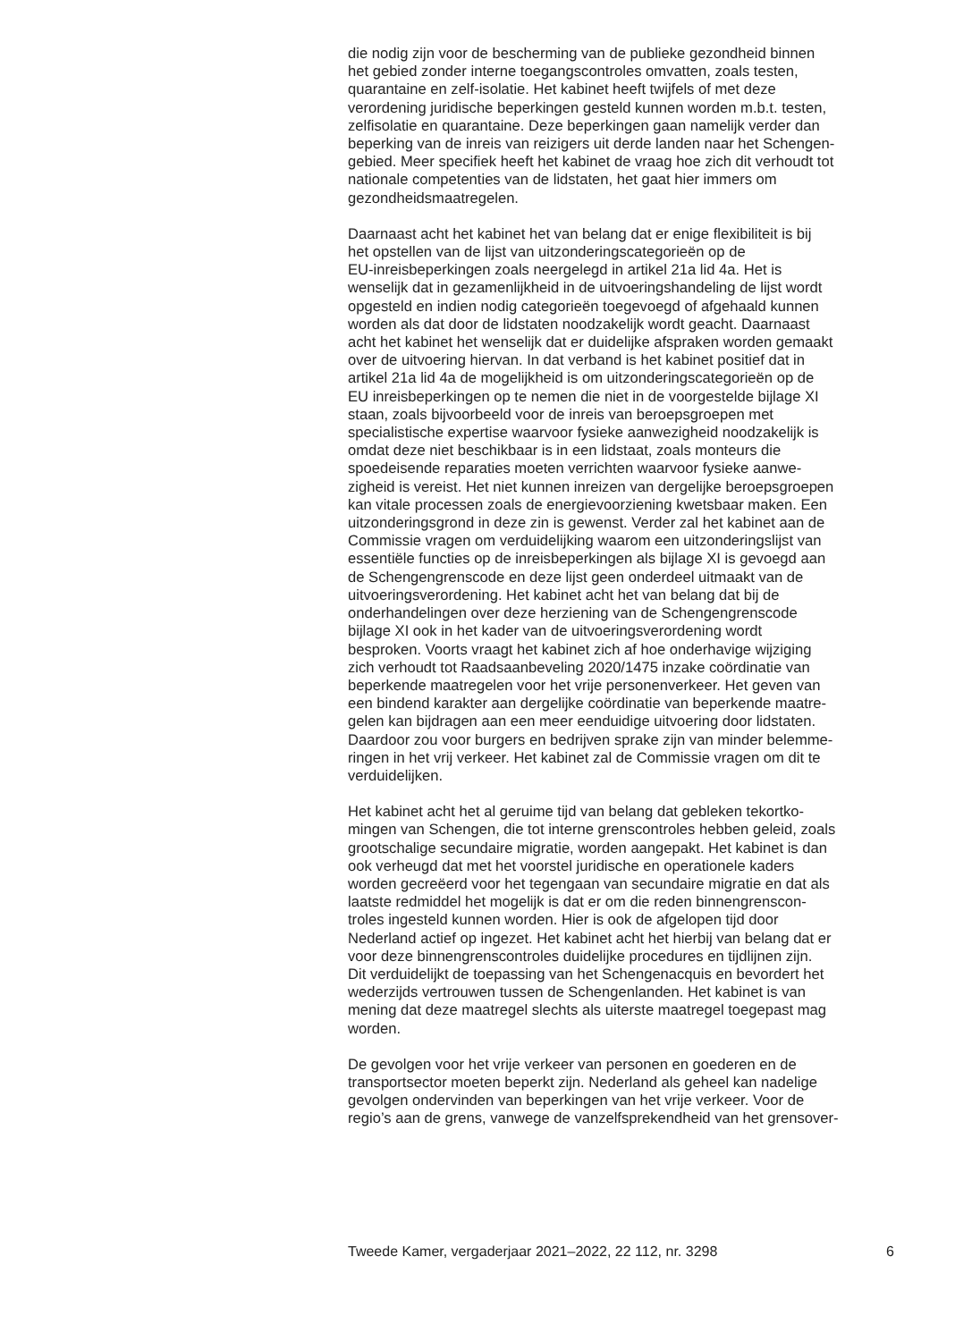die nodig zijn voor de bescherming van de publieke gezondheid binnen het gebied zonder interne toegangscontroles omvatten, zoals testen, quarantaine en zelf-isolatie. Het kabinet heeft twijfels of met deze verordening juridische beperkingen gesteld kunnen worden m.b.t. testen, zelfisolatie en quarantaine. Deze beperkingen gaan namelijk verder dan beperking van de inreis van reizigers uit derde landen naar het Schengen- gebied. Meer specifiek heeft het kabinet de vraag hoe zich dit verhoudt tot nationale competenties van de lidstaten, het gaat hier immers om gezondheidsmaatregelen.
Daarnaast acht het kabinet het van belang dat er enige flexibiliteit is bij het opstellen van de lijst van uitzonderingscategorieën op de EU-inreisbeperkingen zoals neergelegd in artikel 21a lid 4a. Het is wenselijk dat in gezamenlijkheid in de uitvoeringshandeling de lijst wordt opgesteld en indien nodig categorieën toegevoegd of afgehaald kunnen worden als dat door de lidstaten noodzakelijk wordt geacht. Daarnaast acht het kabinet het wenselijk dat er duidelijke afspraken worden gemaakt over de uitvoering hiervan. In dat verband is het kabinet positief dat in artikel 21a lid 4a de mogelijkheid is om uitzonderingscategorieën op de EU inreisbeperkingen op te nemen die niet in de voorgestelde bijlage XI staan, zoals bijvoorbeeld voor de inreis van beroepsgroepen met specialistische expertise waarvoor fysieke aanwezigheid noodzakelijk is omdat deze niet beschikbaar is in een lidstaat, zoals monteurs die spoedeisende reparaties moeten verrichten waarvoor fysieke aanwe- zigheid is vereist. Het niet kunnen inreizen van dergelijke beroepsgroepen kan vitale processen zoals de energievoorziening kwetsbaar maken. Een uitzonderingsgrond in deze zin is gewenst. Verder zal het kabinet aan de Commissie vragen om verduidelijking waarom een uitzonderingslijst van essentiële functies op de inreisbeperkingen als bijlage XI is gevoegd aan de Schengengrenscode en deze lijst geen onderdeel uitmaakt van de uitvoeringsverordening. Het kabinet acht het van belang dat bij de onderhandelingen over deze herziening van de Schengengrenscode bijlage XI ook in het kader van de uitvoeringsverordening wordt besproken. Voorts vraagt het kabinet zich af hoe onderhavige wijziging zich verhoudt tot Raadsaanbeveling 2020/1475 inzake coördinatie van beperkende maatregelen voor het vrije personenverkeer. Het geven van een bindend karakter aan dergelijke coördinatie van beperkende maatre- gelen kan bijdragen aan een meer eenduidige uitvoering door lidstaten. Daardoor zou voor burgers en bedrijven sprake zijn van minder belemme- ringen in het vrij verkeer. Het kabinet zal de Commissie vragen om dit te verduidelijken.
Het kabinet acht het al geruime tijd van belang dat gebleken tekortko- mingen van Schengen, die tot interne grenscontroles hebben geleid, zoals grootschalige secundaire migratie, worden aangepakt. Het kabinet is dan ook verheugd dat met het voorstel juridische en operationele kaders worden gecreëerd voor het tegengaan van secundaire migratie en dat als laatste redmiddel het mogelijk is dat er om die reden binnengrenscon- troles ingesteld kunnen worden. Hier is ook de afgelopen tijd door Nederland actief op ingezet. Het kabinet acht het hierbij van belang dat er voor deze binnengrenscontroles duidelijke procedures en tijdlijnen zijn. Dit verduidelijkt de toepassing van het Schengenacquis en bevordert het wederzijds vertrouwen tussen de Schengenlanden. Het kabinet is van mening dat deze maatregel slechts als uiterste maatregel toegepast mag worden.
De gevolgen voor het vrije verkeer van personen en goederen en de transportsector moeten beperkt zijn. Nederland als geheel kan nadelige gevolgen ondervinden van beperkingen van het vrije verkeer. Voor de regio’s aan de grens, vanwege de vanzelfsprekendheid van het grensover-
Tweede Kamer, vergaderjaar 2021–2022, 22 112, nr. 3298 6